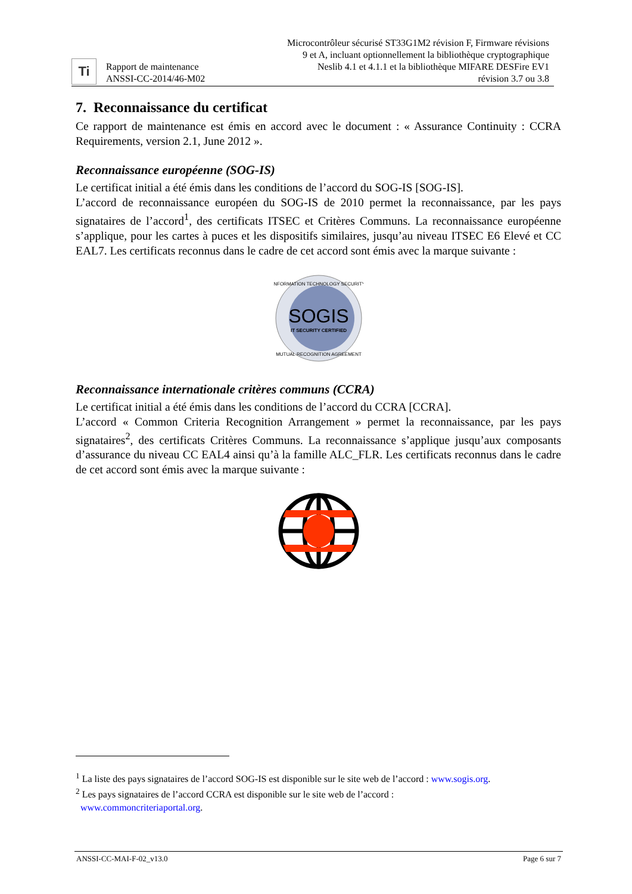Ti
Rapport de maintenance
ANSSI-CC-2014/46-M02
Microcontrôleur sécurisé ST33G1M2 révision F, Firmware révisions 9 et A, incluant optionnellement la bibliothèque cryptographique Neslib 4.1 et 4.1.1 et la bibliothèque MIFARE DESFire EV1 révision 3.7 ou 3.8
7. Reconnaissance du certificat
Ce rapport de maintenance est émis en accord avec le document : « Assurance Continuity : CCRA Requirements, version 2.1, June 2012 ».
Reconnaissance européenne (SOG-IS)
Le certificat initial a été émis dans les conditions de l’accord du SOG-IS [SOG-IS].
L’accord de reconnaissance européen du SOG-IS de 2010 permet la reconnaissance, par les pays signataires de l’accord<sup>1</sup>, des certificats ITSEC et Critères Communs. La reconnaissance européenne s’applique, pour les cartes à puces et les dispositifs similaires, jusqu’au niveau ITSEC E6 Elevé et CC EAL7. Les certificats reconnus dans le cadre de cet accord sont émis avec la marque suivante :
INFORMATION TECHNOLOGY SECURITY
SOGIS
IT SECURITY CERTIFIED
MUTUAL RECOGNITION AGREEMENT
Reconnaissance internationale critères communs (CCRA)
Le certificat initial a été émis dans les conditions de l’accord du CCRA [CCRA].
L’accord « Common Criteria Recognition Arrangement » permet la reconnaissance, par les pays signataires<sup>2</sup>, des certificats Critères Communs. La reconnaissance s’applique jusqu’aux composants d’assurance du niveau CC EAL4 ainsi qu’à la famille ALC_FLR. Les certificats reconnus dans le cadre de cet accord sont émis avec la marque suivante :
<sup>1</sup> La liste des pays signataires de l’accord SOG-IS est disponible sur le site web de l’accord : www.sogis.org.
<sup>2</sup> Les pays signataires de l’accord CCRA est disponible sur le site web de l’accord :
www.commoncriteriaportal.org.
ANSSI-CC-MAI-F-02_v13.0 Page 6 sur 7